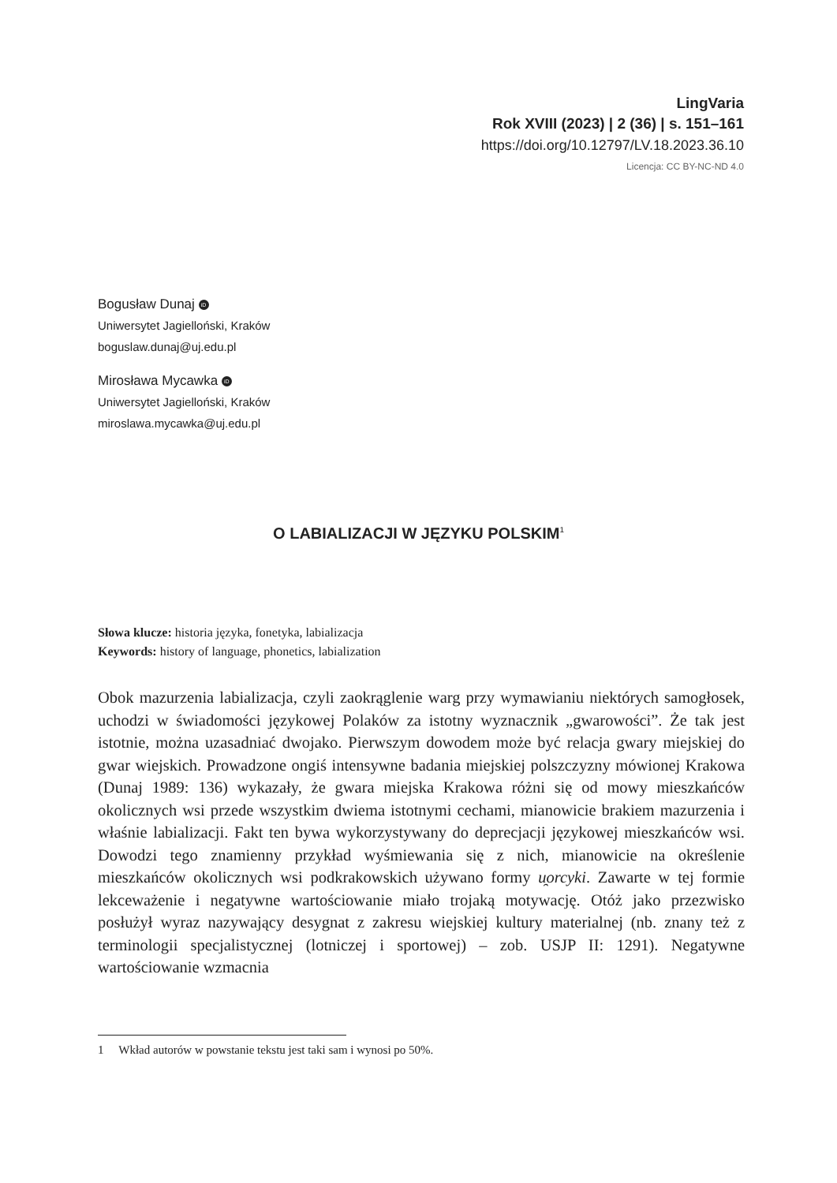LingVaria
Rok XVIII (2023) | 2 (36) | s. 151–161
https://doi.org/10.12797/LV.18.2023.36.10
Licencja: CC BY-NC-ND 4.0
Bogusław Dunaj iD
Uniwersytet Jagielloński, Kraków
boguslaw.dunaj@uj.edu.pl
Mirosława Mycawka iD
Uniwersytet Jagielloński, Kraków
miroslawa.mycawka@uj.edu.pl
O LABIALIZACJI W JĘZYKU POLSKIM<sup>1</sup>
Słowa klucze: historia języka, fonetyka, labializacja
Keywords: history of language, phonetics, labialization
Obok mazurzenia labializacja, czyli zaokrąglenie warg przy wymawianiu niektórych samogłosek, uchodzi w świadomości językowej Polaków za istotny wyznacznik „gwarowości”. Że tak jest istotnie, można uzasadniać dwojako. Pierwszym dowodem może być relacja gwary miejskiej do gwar wiejskich. Prowadzone ongiś intensywne badania miejskiej polszczyzny mówionej Krakowa (Dunaj 1989: 136) wykazały, że gwara miejska Krakowa różni się od mowy mieszkańców okolicznych wsi przede wszystkim dwiema istotnymi cechami, mianowicie brakiem mazurzenia i właśnie labializacji. Fakt ten bywa wykorzystywany do deprecjacji językowej mieszkańców wsi. Dowodzi tego znamienny przykład wyśmiewania się z nich, mianowicie na określenie mieszkańców okolicznych wsi podkrakowskich używano formy u̯orcyki. Zawarte w tej formie lekceważenie i negatywne wartościowanie miało trojaką motywację. Otóż jako przezwisko posłużył wyraz nazywający desygnat z zakresu wiejskiej kultury materialnej (nb. znany też z terminologii specjalistycznej (lotniczej i sportowej) – zob. USJP II: 1291). Negatywne wartościowanie wzmacnia
1 Wkład autorów w powstanie tekstu jest taki sam i wynosi po 50%.